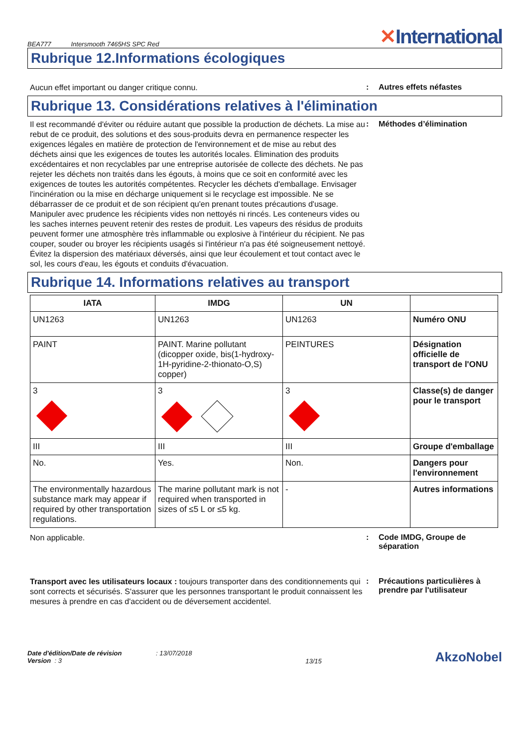BEA777 Intersmooth 7465HS SPC Red
✕International
Rubrique 12.Informations écologiques
Aucun effet important ou danger critique connu.
: Autres effets néfastes
Rubrique 13. Considérations relatives à l'élimination
Il est recommandé d'éviter ou réduire autant que possible la production de déchets. La mise au rebut de ce produit, des solutions et des sous-produits devra en permanence respecter les exigences légales en matière de protection de l'environnement et de mise au rebut des déchets ainsi que les exigences de toutes les autorités locales. Élimination des produits excédentaires et non recyclables par une entreprise autorisée de collecte des déchets. Ne pas rejeter les déchets non traités dans les égouts, à moins que ce soit en conformité avec les exigences de toutes les autorités compétentes. Recycler les déchets d'emballage. Envisager l'incinération ou la mise en décharge uniquement si le recyclage est impossible. Ne se débarrasser de ce produit et de son récipient qu'en prenant toutes précautions d'usage. Manipuler avec prudence les récipients vides non nettoyés ni rincés. Les conteneurs vides ou les saches internes peuvent retenir des restes de produit. Les vapeurs des résidus de produits peuvent former une atmosphère très inflammable ou explosive à l'intérieur du récipient. Ne pas couper, souder ou broyer les récipients usagés si l'intérieur n'a pas été soigneusement nettoyé. Évitez la dispersion des matériaux déversés, ainsi que leur écoulement et tout contact avec le sol, les cours d'eau, les égouts et conduits d'évacuation.
: Méthodes d’élimination
Rubrique 14. Informations relatives au transport
| IATA | IMDG | UN | |
| --- | --- | --- | --- |
| UN1263 | UN1263 | UN1263 | Numéro ONU |
| PAINT | PAINT. Marine pollutant (dicopper oxide, bis(1-hydroxy-1H-pyridine-2-thionato-O,S) copper) | PEINTURES | Désignation officielle de transport de l'ONU |
| 3 | 3 | 3 | Classe(s) de danger pour le transport |
| III | III | III | Groupe d'emballage |
| No. | Yes. | Non. | Dangers pour l'environnement |
| The environmentally hazardous substance mark may appear if required by other transportation regulations. | The marine pollutant mark is not required when transported in sizes of ≤5 L or ≤5 kg. | - | Autres informations |
Non applicable.
: Code IMDG, Groupe de séparation
Transport avec les utilisateurs locaux : toujours transporter dans des conditionnements qui sont corrects et sécurisés. S'assurer que les personnes transportant le produit connaissent les mesures à prendre en cas d'accident ou de déversement accidentel.
: Précautions particulières à prendre par l'utilisateur
Date d'édition/Date de révision : 13/07/2018
Version : 3
13/15
AkzoNobel